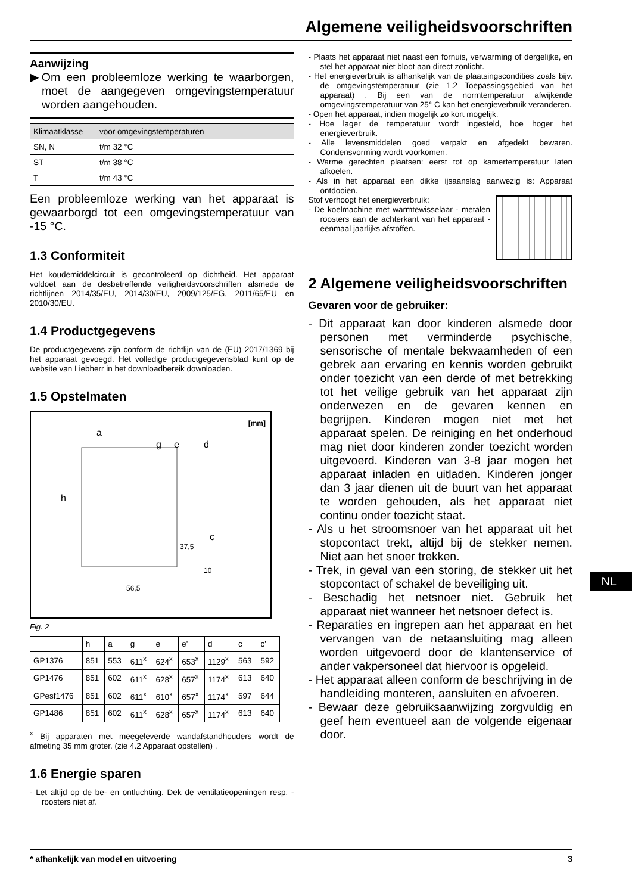Algemene veiligheidsvoorschriften
Aanwijzing
▶Om een probleemloze werking te waarborgen, moet de aangegeven omgevingstemperatuur worden aangehouden.
| Klimaatklasse | voor omgevingstemperaturen |
| SN, N | t/m 32 °C |
| ST | t/m 38 °C |
| T | t/m 43 °C |
Een probleemloze werking van het apparaat is gewaarborgd tot een omgevingstemperatuur van -15 °C.
1.3 Conformiteit
Het koudemiddelcircuit is gecontroleerd op dichtheid. Het apparaat voldoet aan de desbetreffende veiligheidsvoorschriften alsmede de richtlijnen 2014/35/EU, 2014/30/EU, 2009/125/EG, 2011/65/EU en 2010/30/EU.
1.4 Productgegevens
De productgegevens zijn conform de richtlijn van de (EU) 2017/1369 bij het apparaat gevoegd. Het volledige productgegevensblad kunt op de website van Liebherr in het downloadbereik downloaden.
1.5 Opstelmaten
[mm]
h
a
g
e
d
c
37,5
10
56,5
Fig. 2
| | h | a | g | e | e' | d | c | c' |
| GP1376 | 851 | 553 | 611<sup>x</sup> | 624<sup>x</sup> | 653<sup>x</sup> | 1129<sup>x</sup> | 563 | 592 |
| GP1476 | 851 | 602 | 611<sup>x</sup> | 628<sup>x</sup> | 657<sup>x</sup> | 1174<sup>x</sup> | 613 | 640 |
| GPesf1476 | 851 | 602 | 611<sup>x</sup> | 610<sup>x</sup> | 657<sup>x</sup> | 1174<sup>x</sup> | 597 | 644 |
| GP1486 | 851 | 602 | 611<sup>x</sup> | 628<sup>x</sup> | 657<sup>x</sup> | 1174<sup>x</sup> | 613 | 640 |
<sup>x</sup> Bij apparaten met meegeleverde wandafstandhouders wordt de afmeting 35 mm groter. (zie 4.2 Apparaat opstellen) .
1.6 Energie sparen
- Let altijd op de be- en ontluchting. Dek de ventilatieopeningen resp. -roosters niet af.
- Plaats het apparaat niet naast een fornuis, verwarming of dergelijke, en stel het apparaat niet bloot aan direct zonlicht.
- Het energieverbruik is afhankelijk van de plaatsingscondities zoals bijv. de omgevingstemperatuur (zie 1.2 Toepassingsgebied van het apparaat) . Bij een van de normtemperatuur afwijkende omgevingstemperatuur van 25° C kan het energieverbruik veranderen.
- Open het apparaat, indien mogelijk zo kort mogelijk.
- Hoe lager de temperatuur wordt ingesteld, hoe hoger het energieverbruik.
- Alle levensmiddelen goed verpakt en afgedekt bewaren. Condensvorming wordt voorkomen.
- Warme gerechten plaatsen: eerst tot op kamertemperatuur laten afkoelen.
- Als in het apparaat een dikke ijsaanslag aanwezig is: Apparaat ontdooien.
Stof verhoogt het energieverbruik:
- De koelmachine met warmtewisselaar - metalen roosters aan de achterkant van het apparaat - eenmaal jaarlijks afstoffen.
2 Algemene veiligheidsvoorschriften
Gevaren voor de gebruiker:
- Dit apparaat kan door kinderen alsmede door personen met verminderde psychische, sensorische of mentale bekwaamheden of een gebrek aan ervaring en kennis worden gebruikt onder toezicht van een derde of met betrekking tot het veilige gebruik van het apparaat zijn onderwezen en de gevaren kennen en begrijpen. Kinderen mogen niet met het apparaat spelen. De reiniging en het onderhoud mag niet door kinderen zonder toezicht worden uitgevoerd. Kinderen van 3-8 jaar mogen het apparaat inladen en uitladen. Kinderen jonger dan 3 jaar dienen uit de buurt van het apparaat te worden gehouden, als het apparaat niet continu onder toezicht staat.
- Als u het stroomsnoer van het apparaat uit het stopcontact trekt, altijd bij de stekker nemen. Niet aan het snoer trekken.
- Trek, in geval van een storing, de stekker uit het stopcontact of schakel de beveiliging uit.
- Beschadig het netsnoer niet. Gebruik het apparaat niet wanneer het netsnoer defect is.
- Reparaties en ingrepen aan het apparaat en het vervangen van de netaansluiting mag alleen worden uitgevoerd door de klantenservice of ander vakpersoneel dat hiervoor is opgeleid.
- Het apparaat alleen conform de beschrijving in de handleiding monteren, aansluiten en afvoeren.
- Bewaar deze gebruiksaanwijzing zorgvuldig en geef hem eventueel aan de volgende eigenaar door.
NL
* afhankelijk van model en uitvoering 3